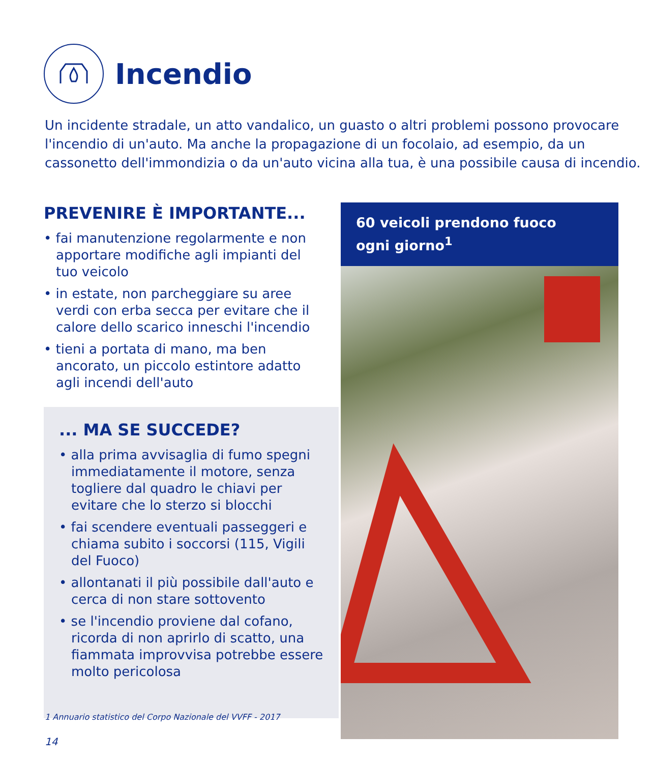Incendio
Un incidente stradale, un atto vandalico, un guasto o altri problemi possono provocare l'incendio di un'auto. Ma anche la propagazione di un focolaio, ad esempio, da un cassonetto dell'immondizia o da un'auto vicina alla tua, è una possibile causa di incendio.
PREVENIRE È IMPORTANTE...
• fai manutenzione regolarmente e non apportare modifiche agli impianti del tuo veicolo
• in estate, non parcheggiare su aree verdi con erba secca per evitare che il calore dello scarico inneschi l'incendio
• tieni a portata di mano, ma ben ancorato, un piccolo estintore adatto agli incendi dell'auto
... MA SE SUCCEDE?
• alla prima avvisaglia di fumo spegni immediatamente il motore, senza togliere dal quadro le chiavi per evitare che lo sterzo si blocchi
• fai scendere eventuali passeggeri e chiama subito i soccorsi (115, Vigili del Fuoco)
• allontanati il più possibile dall'auto e cerca di non stare sottovento
• se l'incendio proviene dal cofano, ricorda di non aprirlo di scatto, una fiammata improvvisa potrebbe essere molto pericolosa
60 veicoli prendono fuoco
ogni giorno<sup>1</sup>
1 Annuario statistico del Corpo Nazionale del VVFF - 2017
14